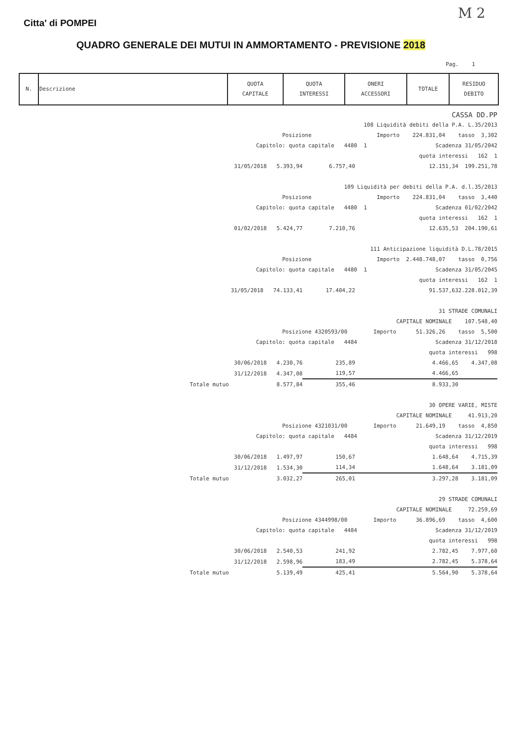Citta' di POMPEI
M 2
QUADRO GENERALE DEI MUTUI IN AMMORTAMENTO - PREVISIONE 2018
Pag. 1
| N. | Descrizione | QUOTA CAPITALE | QUOTA INTERESSI | ONERI ACCESSORI | TOTALE | RESIDUO DEBITO |
| --- | --- | --- | --- | --- | --- | --- |
| CASSA DD.PP | | | | | |
| 108 Liquidità debiti della P.A. L.35/2013 | | | | | |
| Posizione Importo 224.831,04 tasso 3,302 | | | | | |
| Capitolo: quota capitale 4480 1 Scadenza 31/05/2042 | | | | | |
| quota interessi 162 1 | | | | | |
| | 31/05/2018 5.393,94 | 6.757,40 | | 12.151,34 | 199.251,78 |
| 109 Liquidità per debiti della P.A. d.l.35/2013 | | | | | |
| Posizione Importo 224.831,04 tasso 3,440 | | | | | |
| Capitolo: quota capitale 4480 1 Scadenza 01/02/2042 | | | | | |
| quota interessi 162 1 | | | | | |
| | 01/02/2018 5.424,77 | 7.210,76 | | 12.635,53 | 204.190,61 |
| 111 Anticipazione liquidità D.L.78/2015 | | | | | |
| Posizione Importo 2.448.748,07 tasso 0,756 | | | | | |
| Capitolo: quota capitale 4480 1 Scadenza 31/05/2045 | | | | | |
| quota interessi 162 1 | | | | | |
| | 31/05/2018 74.133,41 | 17.404,22 | | 91.537,63 | 2.228.012,39 |
| 31 STRADE COMUNALI | | | | | |
| CAPITALE NOMINALE 107.548,40 | | | | | |
| Posizione 4320593/00 Importo 51.326,26 tasso 5,500 | | | | | |
| Capitolo: quota capitale 4484 Scadenza 31/12/2018 | | | | | |
| quota interessi 998 | | | | | |
| | 30/06/2018 4.230,76 | 235,89 | | 4.466,65 | 4.347,08 |
| | 31/12/2018 4.347,08 | 119,57 | | 4.466,65 | |
| Totale mutuo | 8.577,84 | 355,46 | | 8.933,30 | |
| 30 OPERE VARIE, MISTE | | | | | |
| CAPITALE NOMINALE 41.913,20 | | | | | |
| Posizione 4321031/00 Importo 21.649,19 tasso 4,850 | | | | | |
| Capitolo: quota capitale 4484 Scadenza 31/12/2019 | | | | | |
| quota interessi 998 | | | | | |
| | 30/06/2018 1.497,97 | 150,67 | | 1.648,64 | 4.715,39 |
| | 31/12/2018 1.534,30 | 114,34 | | 1.648,64 | 3.181,09 |
| Totale mutuo | 3.032,27 | 265,01 | | 3.297,28 | 3.181,09 |
| 29 STRADE COMUNALI | | | | | |
| CAPITALE NOMINALE 72.259,69 | | | | | |
| Posizione 4344998/00 Importo 36.896,69 tasso 4,600 | | | | | |
| Capitolo: quota capitale 4484 Scadenza 31/12/2019 | | | | | |
| quota interessi 998 | | | | | |
| | 30/06/2018 2.540,53 | 241,92 | | 2.782,45 | 7.977,60 |
| | 31/12/2018 2.598,96 | 183,49 | | 2.782,45 | 5.378,64 |
| Totale mutuo | 5.139,49 | 425,41 | | 5.564,90 | 5.378,64 |